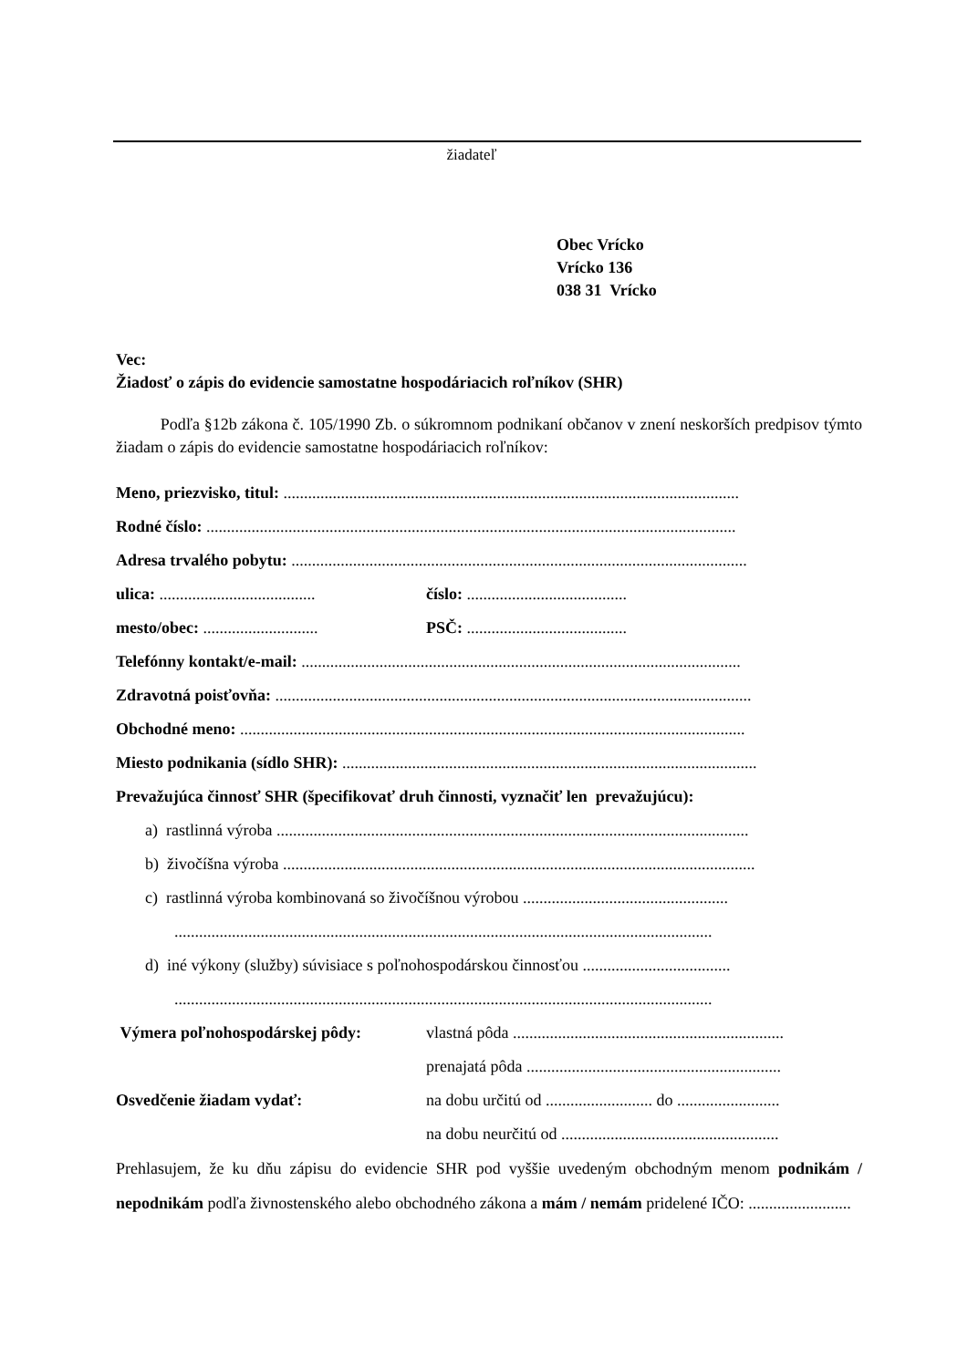žiadateľ
Obec Vrícko
Vrícko 136
038 31 Vrícko
Vec:
Žiadosť o zápis do evidencie samostatne hospodáriacich roľníkov (SHR)
Podľa §12b zákona č. 105/1990 Zb. o súkromnom podnikaní občanov v znení neskorších predpisov týmto žiadam o zápis do evidencie samostatne hospodáriacich roľníkov:
Meno, priezvisko, titul: ...............................................................................................................
Rodné číslo: .................................................................................................................................
Adresa trvalého pobytu: ...............................................................................................................
ulica: ...................................... číslo: .......................................
mesto/obec: ............................ PSČ: .......................................
Telefónny kontakt/e-mail: ...........................................................................................................
Zdravotná poisťovňa: ....................................................................................................................
Obchodné meno: ...........................................................................................................................
Miesto podnikania (sídlo SHR): .....................................................................................................
Prevažujúca činnosť SHR (špecifikovať druh činnosti, vyznačiť len prevažujúcu):
a) rastlinná výroba ...................................................................................................................
b) živočíšna výroba ...................................................................................................................
c) rastlinná výroba kombinovaná so živočíšnou výrobou ..................................................
...................................................................................................................................
d) iné výkony (služby) súvisiace s poľnohospodárskou činnosťou ....................................
...................................................................................................................................
Výmera poľnohospodárskej pôdy: vlastná pôda ..................................................................
prenajatá pôda ..............................................................
Osvedčenie žiadam vydať: na dobu určitú od .......................... do .........................
na dobu neurčitú od .....................................................
Prehlasujem, že ku dňu zápisu do evidencie SHR pod vyššie uvedeným obchodným menom podnikám / nepodnikám podľa živnostenského alebo obchodného zákona a mám / nemám pridelené IČO: .........................